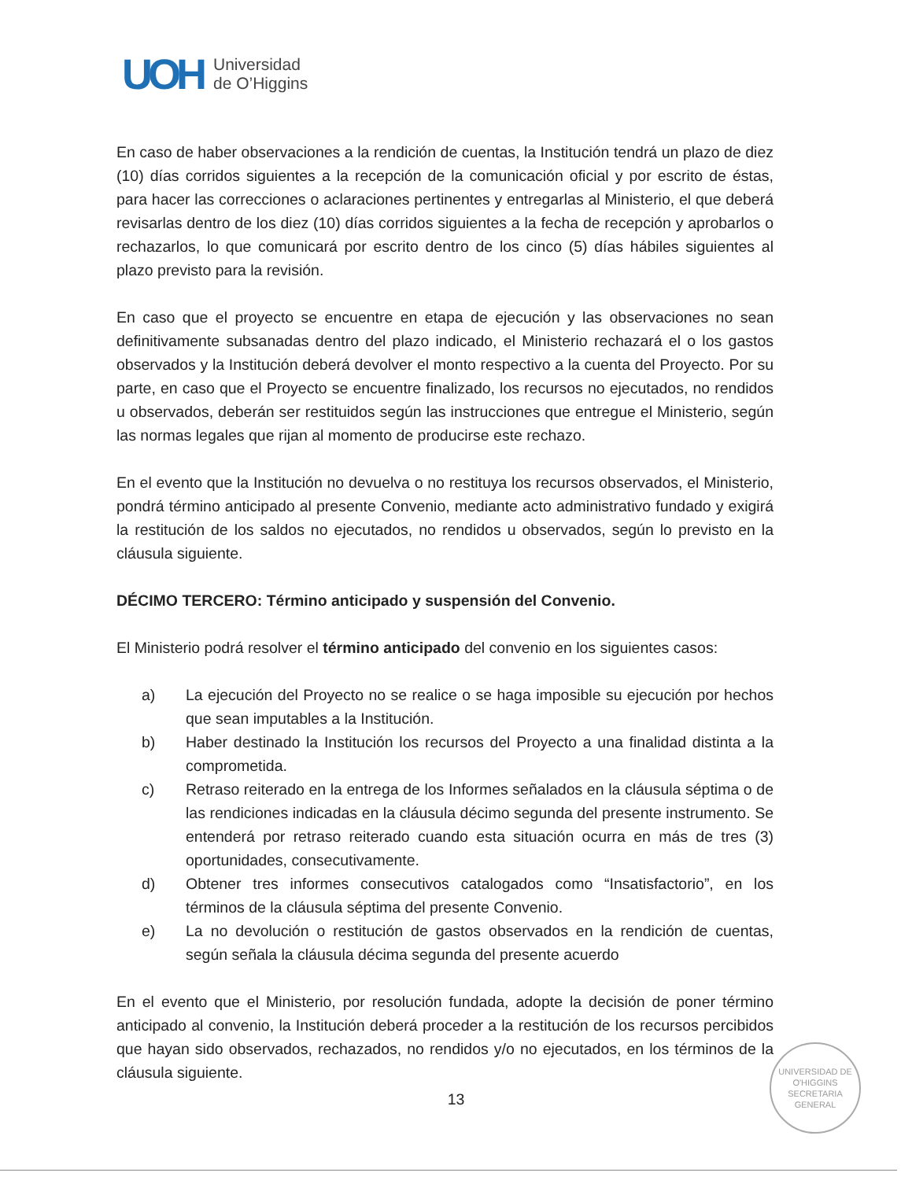UOH
Universidad
de O’Higgins
En caso de haber observaciones a la rendición de cuentas, la Institución tendrá un plazo de diez (10) días corridos siguientes a la recepción de la comunicación oficial y por escrito de éstas, para hacer las correcciones o aclaraciones pertinentes y entregarlas al Ministerio, el que deberá revisarlas dentro de los diez (10) días corridos siguientes a la fecha de recepción y aprobarlos o rechazarlos, lo que comunicará por escrito dentro de los cinco (5) días hábiles siguientes al plazo previsto para la revisión.
En caso que el proyecto se encuentre en etapa de ejecución y las observaciones no sean definitivamente subsanadas dentro del plazo indicado, el Ministerio rechazará el o los gastos observados y la Institución deberá devolver el monto respectivo a la cuenta del Proyecto. Por su parte, en caso que el Proyecto se encuentre finalizado, los recursos no ejecutados, no rendidos u observados, deberán ser restituidos según las instrucciones que entregue el Ministerio, según las normas legales que rijan al momento de producirse este rechazo.
En el evento que la Institución no devuelva o no restituya los recursos observados, el Ministerio, pondrá término anticipado al presente Convenio, mediante acto administrativo fundado y exigirá la restitución de los saldos no ejecutados, no rendidos u observados, según lo previsto en la cláusula siguiente.
DÉCIMO TERCERO: Término anticipado y suspensión del Convenio.
El Ministerio podrá resolver el término anticipado del convenio en los siguientes casos:
a) La ejecución del Proyecto no se realice o se haga imposible su ejecución por hechos que sean imputables a la Institución.
b) Haber destinado la Institución los recursos del Proyecto a una finalidad distinta a la comprometida.
c) Retraso reiterado en la entrega de los Informes señalados en la cláusula séptima o de las rendiciones indicadas en la cláusula décimo segunda del presente instrumento. Se entenderá por retraso reiterado cuando esta situación ocurra en más de tres (3) oportunidades, consecutivamente.
d) Obtener tres informes consecutivos catalogados como “Insatisfactorio”, en los términos de la cláusula séptima del presente Convenio.
e) La no devolución o restitución de gastos observados en la rendición de cuentas, según señala la cláusula décima segunda del presente acuerdo
En el evento que el Ministerio, por resolución fundada, adopte la decisión de poner término anticipado al convenio, la Institución deberá proceder a la restitución de los recursos percibidos que hayan sido observados, rechazados, no rendidos y/o no ejecutados, en los términos de la cláusula siguiente.
UNIVERSIDAD DE O'HIGGINS
SECRETARIA
GENERAL
13